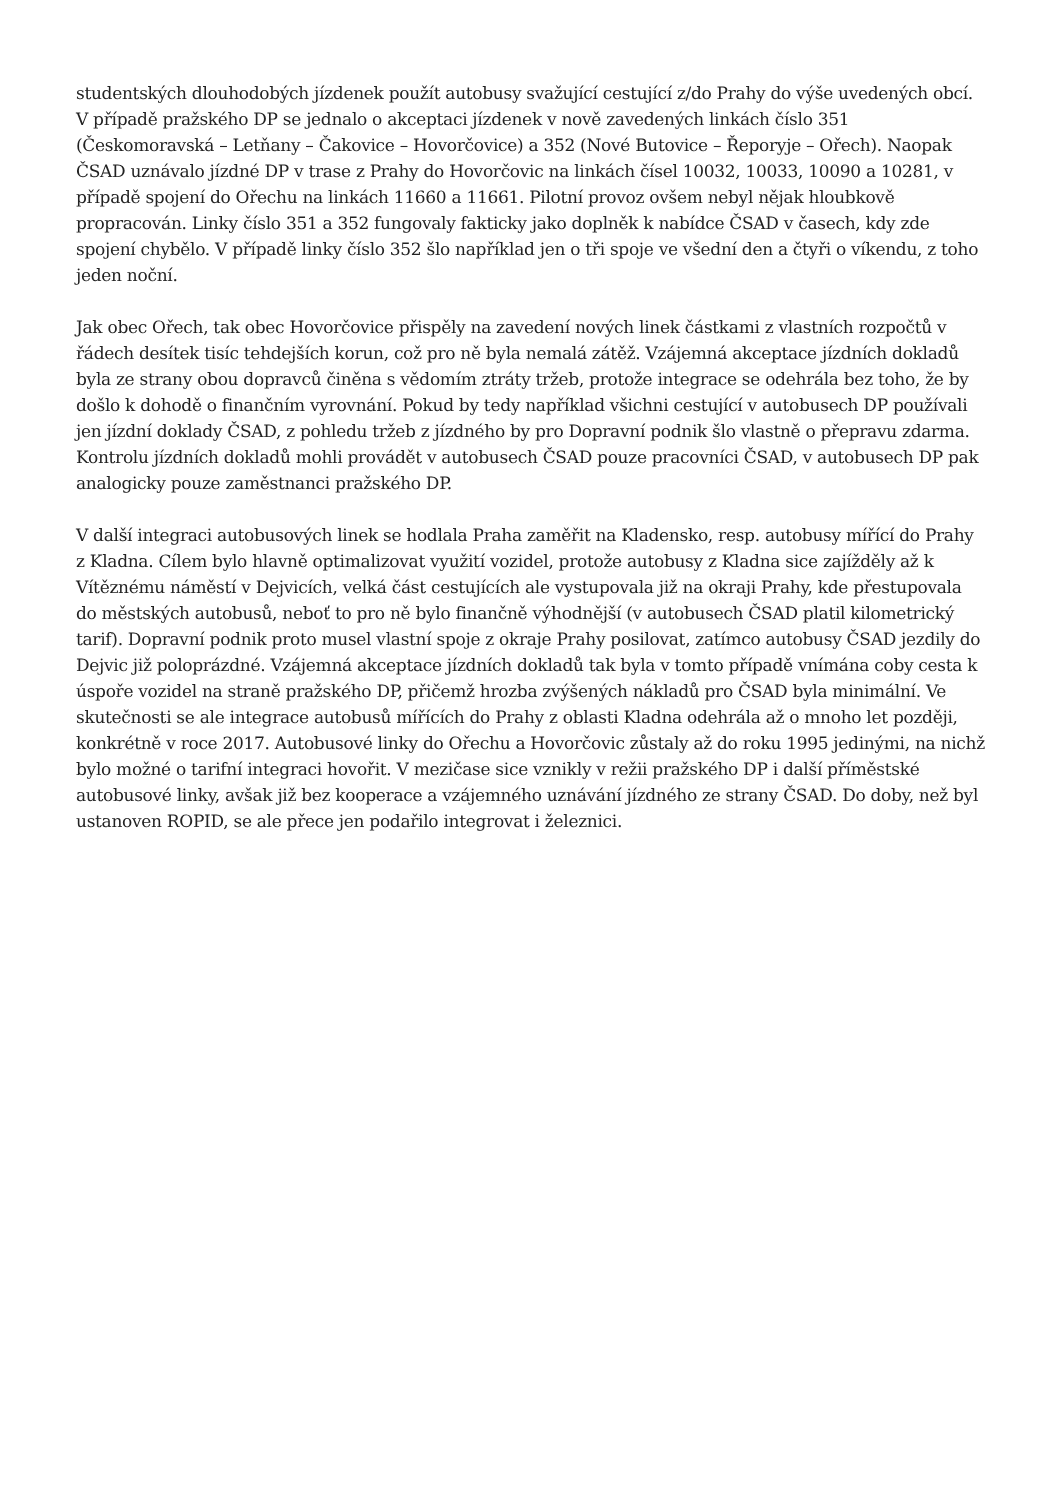studentských dlouhodobých jízdenek použít autobusy svažující cestující z/do Prahy do výše uvedených obcí. V případě pražského DP se jednalo o akceptaci jízdenek v nově zavedených linkách číslo 351 (Českomoravská – Letňany – Čakovice – Hovorčovice) a 352 (Nové Butovice – Řeporyje – Ořech). Naopak ČSAD uznávalo jízdné DP v trase z Prahy do Hovorčovic na linkách čísel 10032, 10033, 10090 a 10281, v případě spojení do Ořechu na linkách 11660 a 11661. Pilotní provoz ovšem nebyl nějak hloubkově propracován. Linky číslo 351 a 352 fungovaly fakticky jako doplněk k nabídce ČSAD v časech, kdy zde spojení chybělo. V případě linky číslo 352 šlo například jen o tři spoje ve všední den a čtyři o víkendu, z toho jeden noční.
Jak obec Ořech, tak obec Hovorčovice přispěly na zavedení nových linek částkami z vlastních rozpočtů v řádech desítek tisíc tehdejších korun, což pro ně byla nemalá zátěž. Vzájemná akceptace jízdních dokladů byla ze strany obou dopravců činěna s vědomím ztráty tržeb, protože integrace se odehrála bez toho, že by došlo k dohodě o finančním vyrovnání. Pokud by tedy například všichni cestující v autobusech DP používali jen jízdní doklady ČSAD, z pohledu tržeb z jízdného by pro Dopravní podnik šlo vlastně o přepravu zdarma. Kontrolu jízdních dokladů mohli provádět v autobusech ČSAD pouze pracovníci ČSAD, v autobusech DP pak analogicky pouze zaměstnanci pražského DP.
V další integraci autobusových linek se hodlala Praha zaměřit na Kladensko, resp. autobusy mířící do Prahy z Kladna. Cílem bylo hlavně optimalizovat využití vozidel, protože autobusy z Kladna sice zajížděly až k Vítěznému náměstí v Dejvicích, velká část cestujících ale vystupovala již na okraji Prahy, kde přestupovala do městských autobusů, neboť to pro ně bylo finančně výhodnější (v autobusech ČSAD platil kilometrický tarif). Dopravní podnik proto musel vlastní spoje z okraje Prahy posilovat, zatímco autobusy ČSAD jezdily do Dejvic již poloprázdné. Vzájemná akceptace jízdních dokladů tak byla v tomto případě vnímána coby cesta k úspoře vozidel na straně pražského DP, přičemž hrozba zvýšených nákladů pro ČSAD byla minimální. Ve skutečnosti se ale integrace autobusů mířících do Prahy z oblasti Kladna odehrála až o mnoho let později, konkrétně v roce 2017. Autobusové linky do Ořechu a Hovorčovic zůstaly až do roku 1995 jedinými, na nichž bylo možné o tarifní integraci hovořit. V mezičase sice vznikly v režii pražského DP i další příměstské autobusové linky, avšak již bez kooperace a vzájemného uznávání jízdného ze strany ČSAD. Do doby, než byl ustanoven ROPID, se ale přece jen podařilo integrovat i železnici.